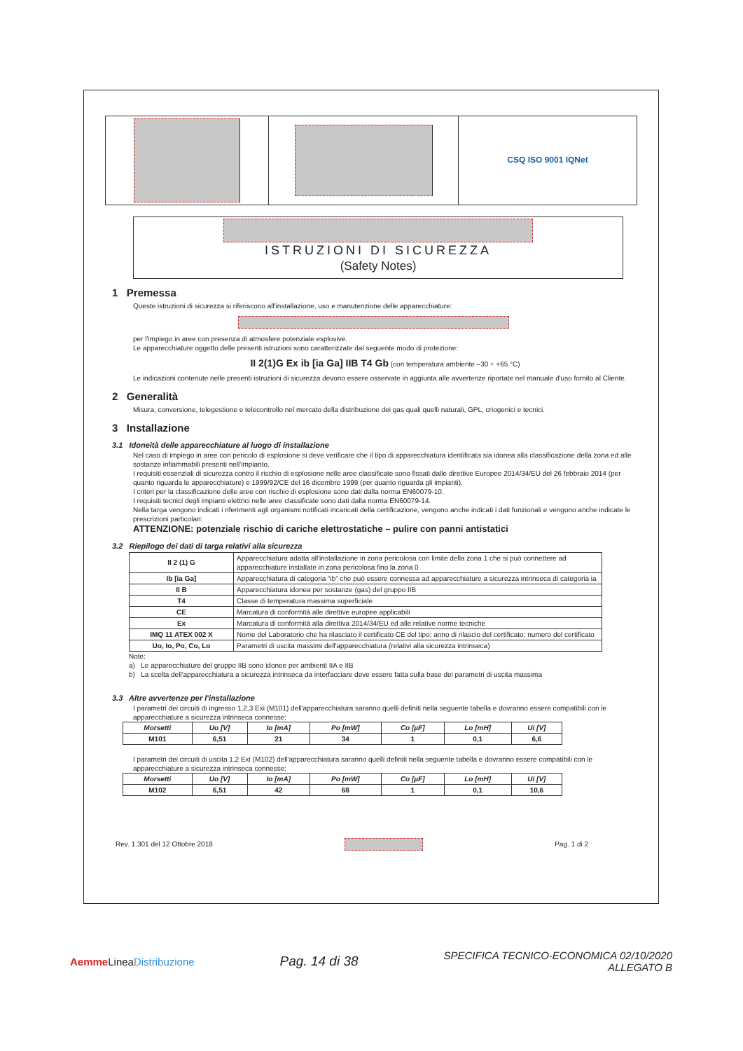CSQ ISO 9001 IQNet
ISTRUZIONI DI SICUREZZA
(Safety Notes)
1 Premessa
Queste istruzioni di sicurezza si riferiscono all'installazione, uso e manutenzione delle apparecchiature:
per l'impiego in aree con presenza di atmosfere potenziale esplosive.
Le apparecchiature oggetto delle presenti istruzioni sono caratterizzate dal seguente modo di protezione:
II 2(1)G Ex ib [ia Ga] IIB T4 Gb (con temperatura ambiente –30 ÷ +65 °C)
Le indicazioni contenute nelle presenti istruzioni di sicurezza devono essere osservate in aggiunta alle avvertenze riportate nel manuale d'uso fornito al Cliente.
2 Generalità
Misura, conversione, telegestione e telecontrollo nel mercato della distribuzione dei gas quali quelli naturali, GPL, criogenici e tecnici.
3 Installazione
3.1 Idoneità delle apparecchiature al luogo di installazione
Nel caso di impiego in aree con pericolo di esplosione si deve verificare che il tipo di apparecchiatura identificata sia idonea alla classificazione della zona ed alle sostanze infiammabili presenti nell'impianto.
I requisiti essenziali di sicurezza contro il rischio di esplosione nelle aree classificate sono fissati dalle direttive Europee 2014/34/EU del 26 febbraio 2014 (per quanto riguarda le apparecchiature) e 1999/92/CE del 16 dicembre 1999 (per quanto riguarda gli impianti).
I criteri per la classificazione delle aree con rischio di esplosione sono dati dalla norma EN60079-10.
I requisiti tecnici degli impianti elettrici nelle aree classificate sono dati dalla norma EN60079-14.
Nella targa vengono indicati i riferimenti agli organismi notificati incaricati della certificazione, vengono anche indicati i dati funzionali e vengono anche indicate le prescrizioni particolari:
ATTENZIONE: potenziale rischio di cariche elettrostatiche – pulire con panni antistatici
3.2 Riepilogo dei dati di targa relativi alla sicurezza
| II 2 (1) G | Apparecchiatura adatta all'installazione in zona pericolosa con limite della zona 1 che si può connettere ad apparecchiature installate in zona pericolosa fino la zona 0 |
| Ib [ia Ga] | Apparecchiatura di categoria “ib” che può essere connessa ad apparecchiature a sicurezza intrinseca di categoria ia |
| II B | Apparecchiatura idonea per sostanze (gas) del gruppo IIB |
| T4 | Classe di temperatura massima superficiale |
| CE | Marcatura di conformità alle direttive europee applicabili |
| Ex | Marcatura di conformità alla direttiva 2014/34/EU ed alle relative norme tecniche |
| IMQ 11 ATEX 002 X | Nome del Laboratorio che ha rilasciato il certificato CE del tipo; anno di rilascio del certificato; numero del certificato |
| Uo, Io, Po, Co, Lo | Parametri di uscita massimi dell'apparecchiatura (relativi alla sicurezza intrinseca) |
Note:
a) Le apparecchiature del gruppo IIB sono idonee per ambienti IIA e IIB
b) La scelta dell'apparecchiatura a sicurezza intrinseca da interfacciare deve essere fatta sulla base dei parametri di uscita massima
3.3 Altre avvertenze per l'installazione
I parametri dei circuiti di ingresso 1,2,3 Exi (M101) dell'apparecchiatura saranno quelli definiti nella seguente tabella e dovranno essere compatibili con le apparecchiature a sicurezza intrinseca connesse:
| Morsetti | Uo [V] | Io [mA] | Po [mW] | Co [µF] | Lo [mH] | Ui [V] |
| --- | --- | --- | --- | --- | --- | --- |
| M101 | 6,51 | 21 | 34 | 1 | 0,1 | 6,6 |
I parametri dei circuiti di uscita 1,2 Exi (M102) dell'apparecchiatura saranno quelli definiti nella seguente tabella e dovranno essere compatibili con le apparecchiature a sicurezza intrinseca connesse:
| Morsetti | Uo [V] | Io [mA] | Po [mW] | Co [µF] | Lo [mH] | Ui [V] |
| --- | --- | --- | --- | --- | --- | --- |
| M102 | 6,51 | 42 | 68 | 1 | 0,1 | 10,6 |
Rev. 1.301 del 12 Ottobre 2018 Pag. 1 di 2
Aemme LineaDistribuzione Pag. 14 di 38 SPECIFICA TECNICO-ECONOMICA 02/10/2020
ALLEGATO B